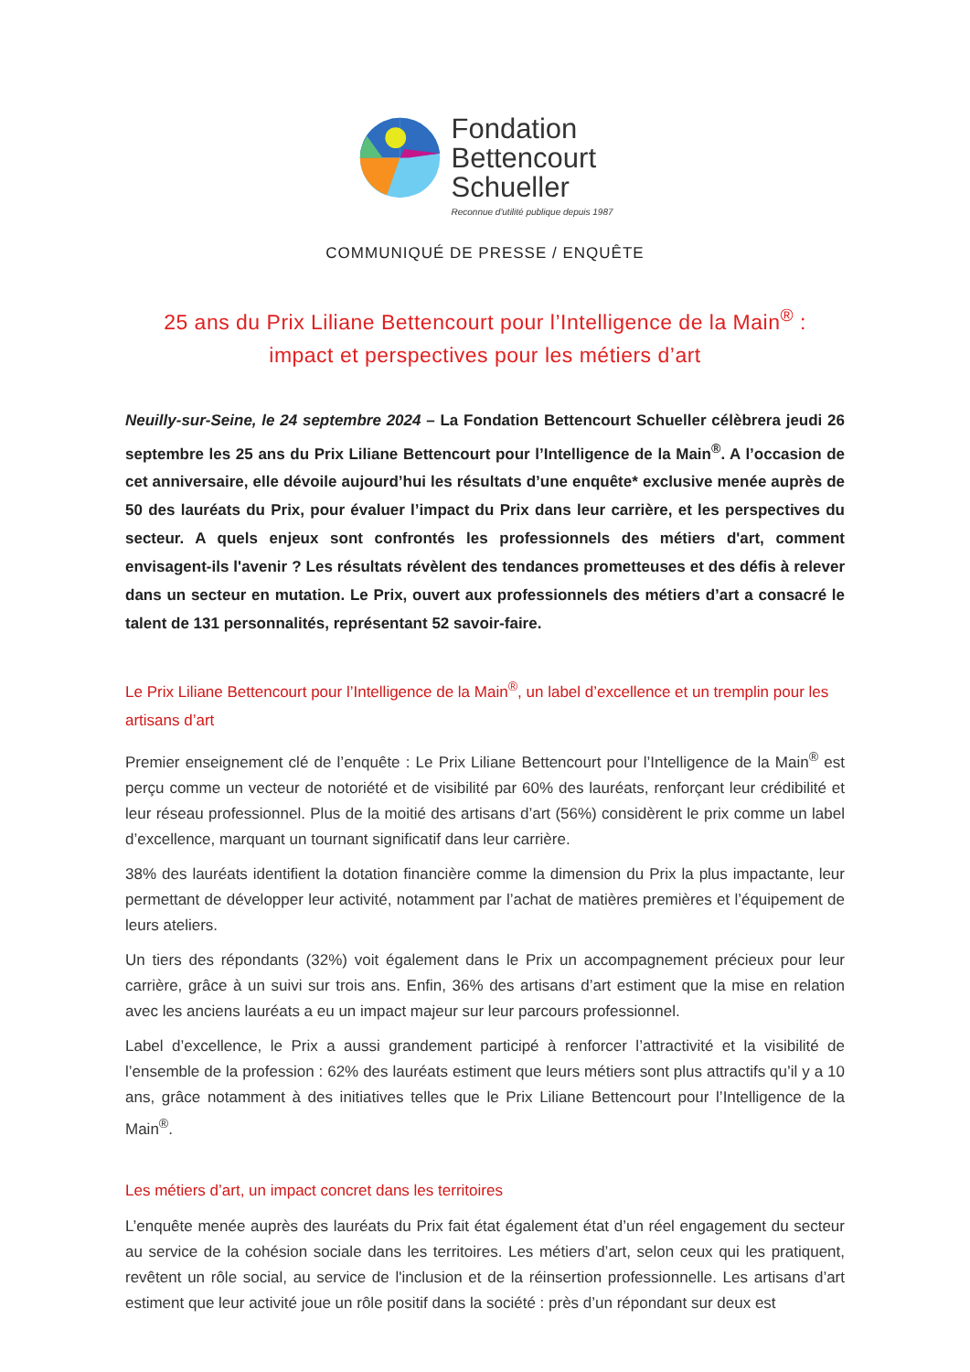Fondation
Bettencourt
Schueller
Reconnue d'utilité publique depuis 1987
COMMUNIQUÉ DE PRESSE / ENQUÊTE
25 ans du Prix Liliane Bettencourt pour l’Intelligence de la Main<sup>®</sup> :
impact et perspectives pour les métiers d’art
Neuilly-sur-Seine, le 24 septembre 2024 – La Fondation Bettencourt Schueller célèbrera jeudi 26 septembre les 25 ans du Prix Liliane Bettencourt pour l’Intelligence de la Main<sup>®</sup>. A l’occasion de cet anniversaire, elle dévoile aujourd’hui les résultats d’une enquête* exclusive menée auprès de 50 des lauréats du Prix, pour évaluer l’impact du Prix dans leur carrière, et les perspectives du secteur. A quels enjeux sont confrontés les professionnels des métiers d'art, comment envisagent-ils l'avenir ? Les résultats révèlent des tendances prometteuses et des défis à relever dans un secteur en mutation. Le Prix, ouvert aux professionnels des métiers d’art a consacré le talent de 131 personnalités, représentant 52 savoir-faire.
Le Prix Liliane Bettencourt pour l’Intelligence de la Main<sup>®</sup>, un label d’excellence et un tremplin pour les artisans d’art
Premier enseignement clé de l’enquête : Le Prix Liliane Bettencourt pour l’Intelligence de la Main<sup>®</sup> est perçu comme un vecteur de notoriété et de visibilité par 60% des lauréats, renforçant leur crédibilité et leur réseau professionnel. Plus de la moitié des artisans d’art (56%) considèrent le prix comme un label d’excellence, marquant un tournant significatif dans leur carrière.
38% des lauréats identifient la dotation financière comme la dimension du Prix la plus impactante, leur permettant de développer leur activité, notamment par l’achat de matières premières et l’équipement de leurs ateliers.
Un tiers des répondants (32%) voit également dans le Prix un accompagnement précieux pour leur carrière, grâce à un suivi sur trois ans. Enfin, 36% des artisans d’art estiment que la mise en relation avec les anciens lauréats a eu un impact majeur sur leur parcours professionnel.
Label d’excellence, le Prix a aussi grandement participé à renforcer l’attractivité et la visibilité de l’ensemble de la profession : 62% des lauréats estiment que leurs métiers sont plus attractifs qu’il y a 10 ans, grâce notamment à des initiatives telles que le Prix Liliane Bettencourt pour l’Intelligence de la Main<sup>®</sup>.
Les métiers d’art, un impact concret dans les territoires
L’enquête menée auprès des lauréats du Prix fait état également état d’un réel engagement du secteur au service de la cohésion sociale dans les territoires. Les métiers d’art, selon ceux qui les pratiquent, revêtent un rôle social, au service de l'inclusion et de la réinsertion professionnelle. Les artisans d’art estiment que leur activité joue un rôle positif dans la société : près d’un répondant sur deux est